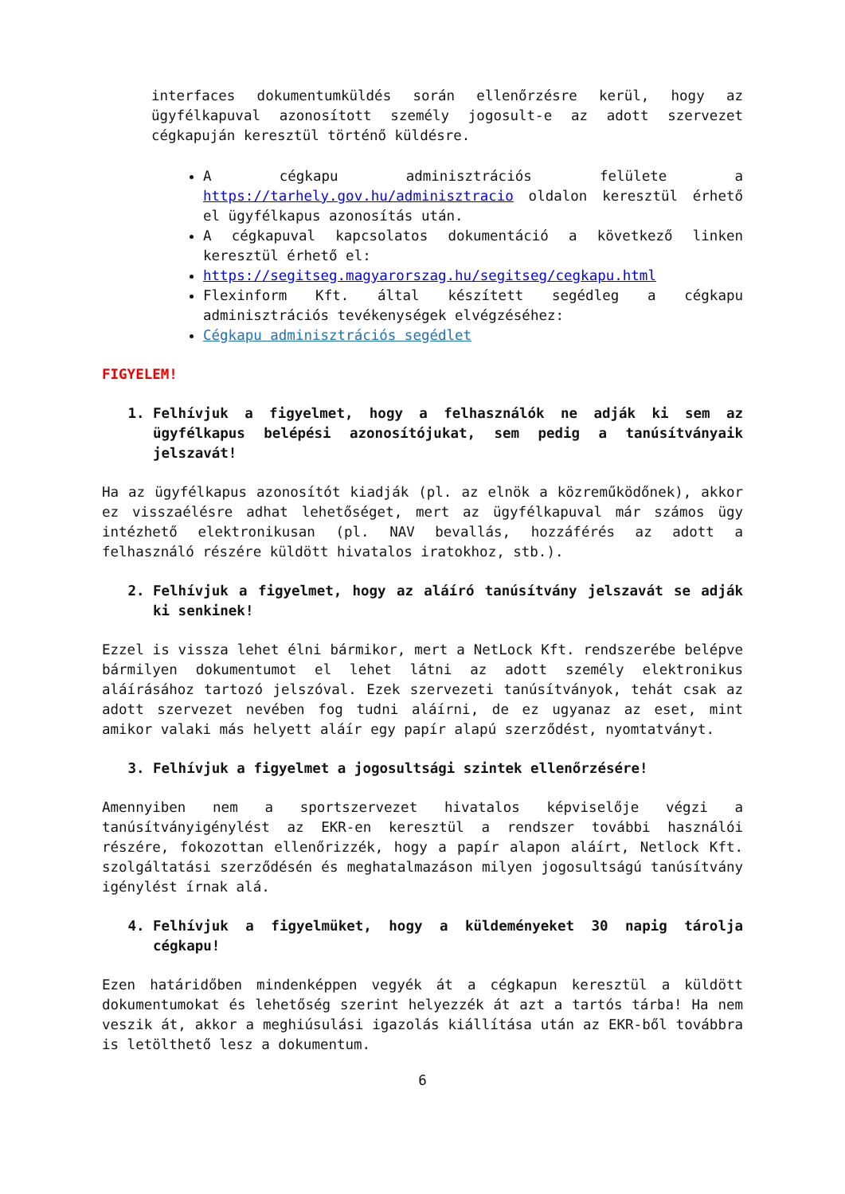interfaces dokumentumküldés során ellenőrzésre kerül, hogy az ügyfélkapuval azonosított személy jogosult-e az adott szervezet cégkapuján keresztül történő küldésre.
A cégkapu adminisztrációs felülete a https://tarhely.gov.hu/adminisztracio oldalon keresztül érhető el ügyfélkapus azonosítás után.
A cégkapuval kapcsolatos dokumentáció a következő linken keresztül érhető el:
https://segitseg.magyarorszag.hu/segitseg/cegkapu.html
Flexinform Kft. által készített segédleg a cégkapu adminisztrációs tevékenységek elvégzéséhez:
Cégkapu adminisztrációs segédlet
FIGYELEM!
1. Felhívjuk a figyelmet, hogy a felhasználók ne adják ki sem az ügyfélkapus belépési azonosítójukat, sem pedig a tanúsítványaik jelszavát!
Ha az ügyfélkapus azonosítót kiadják (pl. az elnök a közreműködőnek), akkor ez visszaélésre adhat lehetőséget, mert az ügyfélkapuval már számos ügy intézhető elektronikusan (pl. NAV bevallás, hozzáférés az adott a felhasználó részére küldött hivatalos iratokhoz, stb.).
2. Felhívjuk a figyelmet, hogy az aláíró tanúsítvány jelszavát se adják ki senkinek!
Ezzel is vissza lehet élni bármikor, mert a NetLock Kft. rendszerébe belépve bármilyen dokumentumot el lehet látni az adott személy elektronikus aláírásához tartozó jelszóval. Ezek szervezeti tanúsítványok, tehát csak az adott szervezet nevében fog tudni aláírni, de ez ugyanaz az eset, mint amikor valaki más helyett aláír egy papír alapú szerződést, nyomtatványt.
3. Felhívjuk a figyelmet a jogosultsági szintek ellenőrzésére!
Amennyiben nem a sportszervezet hivatalos képviselője végzi a tanúsítványigénylést az EKR-en keresztül a rendszer további használói részére, fokozottan ellenőrizzék, hogy a papír alapon aláírt, Netlock Kft. szolgáltatási szerződésén és meghatalmazáson milyen jogosultságú tanúsítvány igénylést írnak alá.
4. Felhívjuk a figyelmüket, hogy a küldeményeket 30 napig tárolja cégkapu!
Ezen határidőben mindenképpen vegyék át a cégkapun keresztül a küldött dokumentumokat és lehetőség szerint helyezzék át azt a tartós tárba! Ha nem veszik át, akkor a meghiúsulási igazolás kiállítása után az EKR-ből továbbra is letölthető lesz a dokumentum.
6